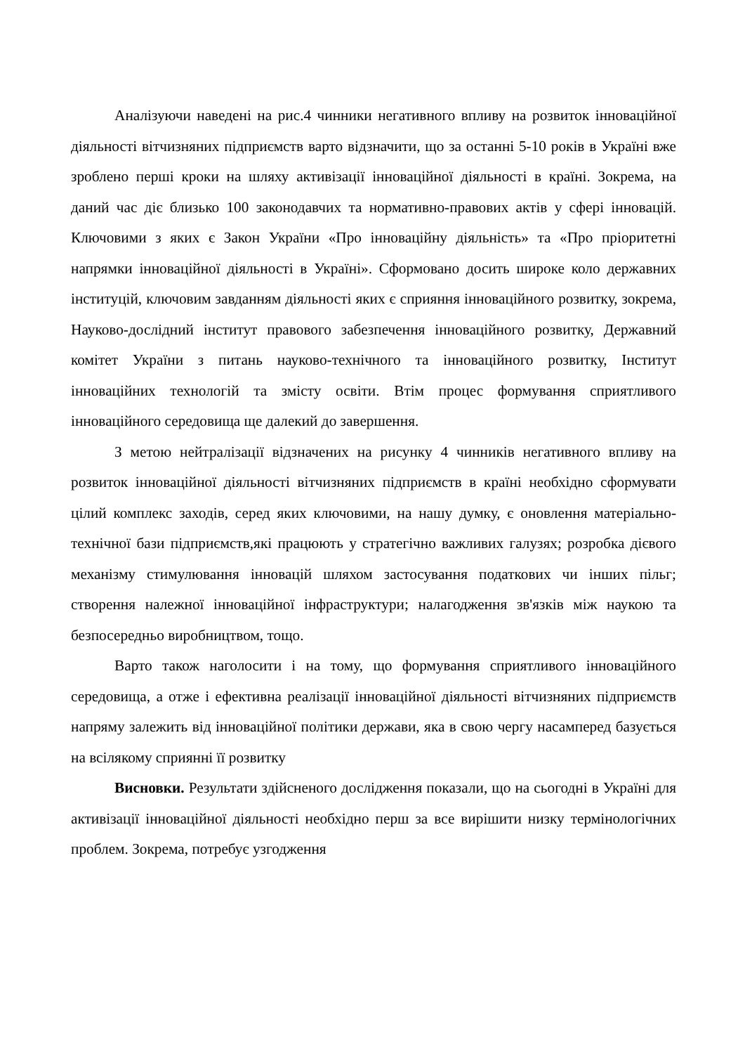Аналізуючи наведені на рис.4 чинники негативного впливу на розвиток інноваційної діяльності вітчизняних підприємств варто відзначити, що за останні 5-10 років в Україні вже зроблено перші кроки на шляху активізації інноваційної діяльності в країні. Зокрема, на даний час діє близько 100 законодавчих та нормативно-правових актів у сфері інновацій. Ключовими з яких є Закон України «Про інноваційну діяльність» та «Про пріоритетні напрямки інноваційної діяльності в Україні». Сформовано досить широке коло державних інституцій, ключовим завданням діяльності яких є сприяння інноваційного розвитку, зокрема, Науково-дослідний інститут правового забезпечення інноваційного розвитку, Державний комітет України з питань науково-технічного та інноваційного розвитку, Інститут інноваційних технологій та змісту освіти. Втім процес формування сприятливого інноваційного середовища ще далекий до завершення.
З метою нейтралізації відзначених на рисунку 4 чинників негативного впливу на розвиток інноваційної діяльності вітчизняних підприємств в країні необхідно сформувати цілий комплекс заходів, серед яких ключовими, на нашу думку, є оновлення матеріально-технічної бази підприємств,які працюють у стратегічно важливих галузях; розробка дієвого механізму стимулювання інновацій шляхом застосування податкових чи інших пільг; створення належної інноваційної інфраструктури; налагодження зв'язків між наукою та безпосередньо виробництвом, тощо.
Варто також наголосити і на тому, що формування сприятливого інноваційного середовища, а отже і ефективна реалізації інноваційної діяльності вітчизняних підприємств напряму залежить від інноваційної політики держави, яка в свою чергу насамперед базується на всілякому сприянні її розвитку
Висновки. Результати здійсненого дослідження показали, що на сьогодні в Україні для активізації інноваційної діяльності необхідно перш за все вирішити низку термінологічних проблем. Зокрема, потребує узгодження